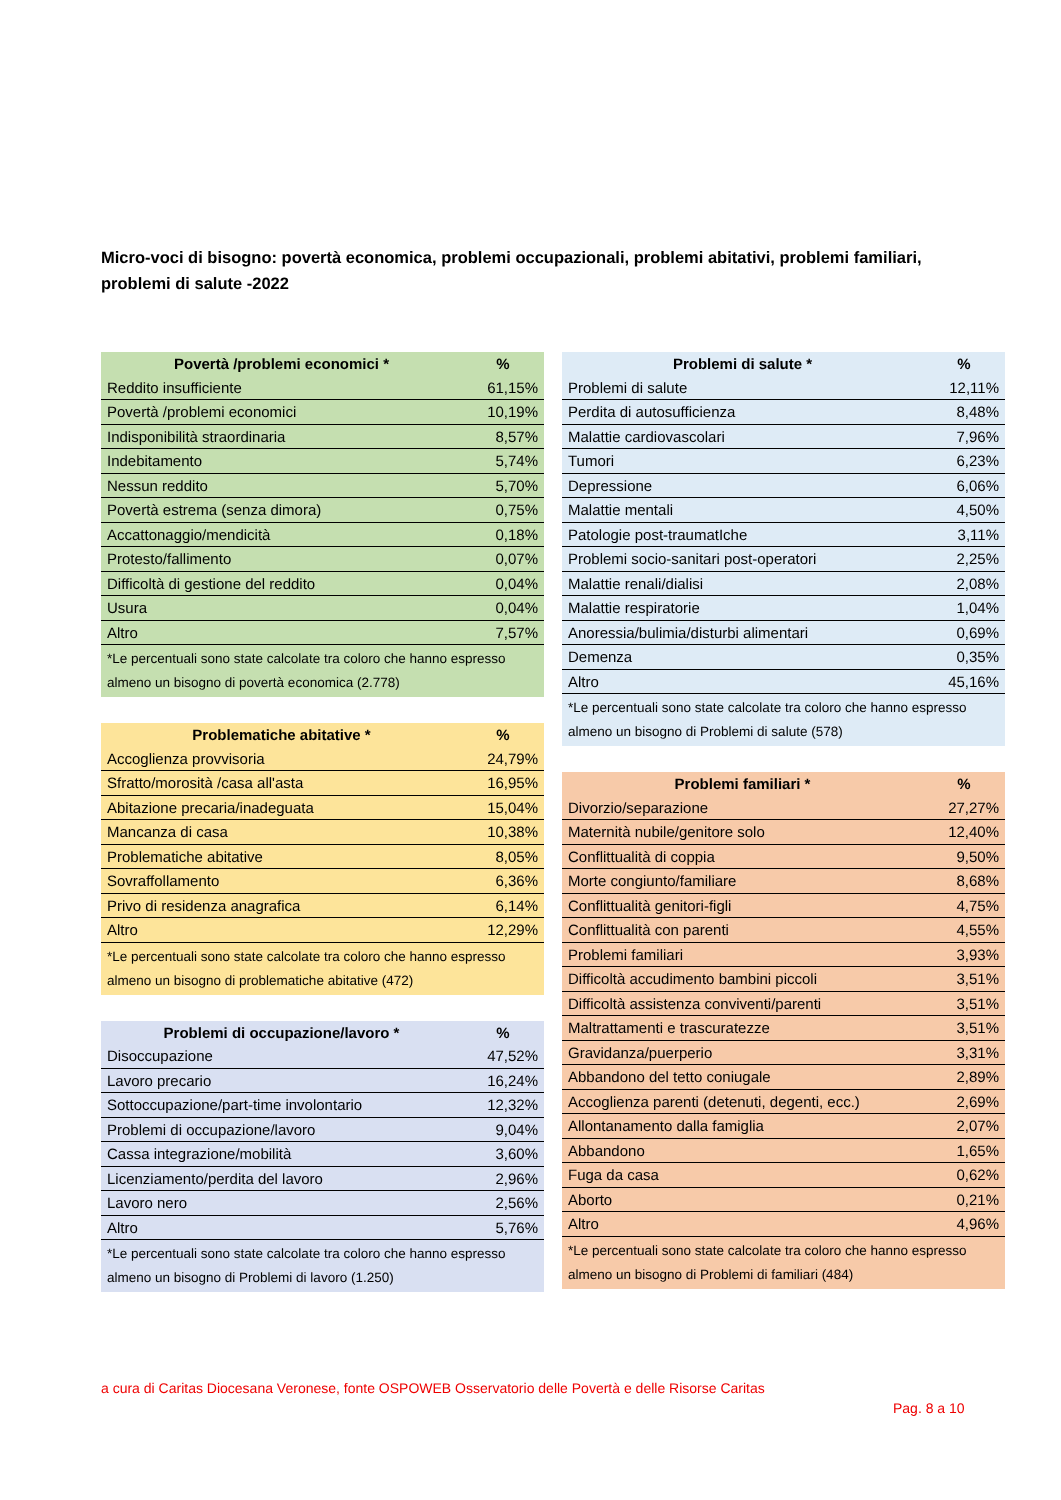Micro-voci di bisogno: povertà economica, problemi occupazionali, problemi abitativi, problemi familiari, problemi di salute -2022
| Povertà /problemi economici * | % |
| --- | --- |
| Reddito insufficiente | 61,15% |
| Povertà /problemi economici | 10,19% |
| Indisponibilità straordinaria | 8,57% |
| Indebitamento | 5,74% |
| Nessun reddito | 5,70% |
| Povertà estrema (senza dimora) | 0,75% |
| Accattonaggio/mendicità | 0,18% |
| Protesto/fallimento | 0,07% |
| Difficoltà di gestione del reddito | 0,04% |
| Usura | 0,04% |
| Altro | 7,57% |
| *Le percentuali sono state calcolate tra coloro che hanno espresso almeno un bisogno di povertà economica (2.778) | |
| Problematiche abitative * | % |
| --- | --- |
| Accoglienza provvisoria | 24,79% |
| Sfratto/morosità /casa all'asta | 16,95% |
| Abitazione precaria/inadeguata | 15,04% |
| Mancanza di casa | 10,38% |
| Problematiche abitative | 8,05% |
| Sovraffollamento | 6,36% |
| Privo di residenza anagrafica | 6,14% |
| Altro | 12,29% |
| *Le percentuali sono state calcolate tra coloro che hanno espresso almeno un bisogno di problematiche abitative (472) | |
| Problemi di occupazione/lavoro * | % |
| --- | --- |
| Disoccupazione | 47,52% |
| Lavoro precario | 16,24% |
| Sottoccupazione/part-time involontario | 12,32% |
| Problemi di occupazione/lavoro | 9,04% |
| Cassa integrazione/mobilità | 3,60% |
| Licenziamento/perdita del lavoro | 2,96% |
| Lavoro nero | 2,56% |
| Altro | 5,76% |
| *Le percentuali sono state calcolate tra coloro che hanno espresso almeno un bisogno di Problemi di lavoro (1.250) | |
| Problemi di salute * | % |
| --- | --- |
| Problemi di salute | 12,11% |
| Perdita di autosufficienza | 8,48% |
| Malattie cardiovascolari | 7,96% |
| Tumori | 6,23% |
| Depressione | 6,06% |
| Malattie mentali | 4,50% |
| Patologie post-traumatIche | 3,11% |
| Problemi socio-sanitari post-operatori | 2,25% |
| Malattie renali/dialisi | 2,08% |
| Malattie respiratorie | 1,04% |
| Anoressia/bulimia/disturbi alimentari | 0,69% |
| Demenza | 0,35% |
| Altro | 45,16% |
| *Le percentuali sono state calcolate tra coloro che hanno espresso almeno un bisogno di Problemi di salute (578) | |
| Problemi familiari * | % |
| --- | --- |
| Divorzio/separazione | 27,27% |
| Maternità nubile/genitore solo | 12,40% |
| Conflittualità di coppia | 9,50% |
| Morte congiunto/familiare | 8,68% |
| Conflittualità genitori-figli | 4,75% |
| Conflittualità con parenti | 4,55% |
| Problemi familiari | 3,93% |
| Difficoltà accudimento bambini piccoli | 3,51% |
| Difficoltà assistenza conviventi/parenti | 3,51% |
| Maltrattamenti e trascuratezze | 3,51% |
| Gravidanza/puerperio | 3,31% |
| Abbandono del tetto coniugale | 2,89% |
| Accoglienza parenti (detenuti, degenti, ecc.) | 2,69% |
| Allontanamento dalla famiglia | 2,07% |
| Abbandono | 1,65% |
| Fuga da casa | 0,62% |
| Aborto | 0,21% |
| Altro | 4,96% |
| *Le percentuali sono state calcolate tra coloro che hanno espresso almeno un bisogno di Problemi di familiari (484) | |
a cura di Caritas Diocesana Veronese, fonte OSPOWEB Osservatorio delle Povertà e delle Risorse Caritas
Pag. 8 a 10